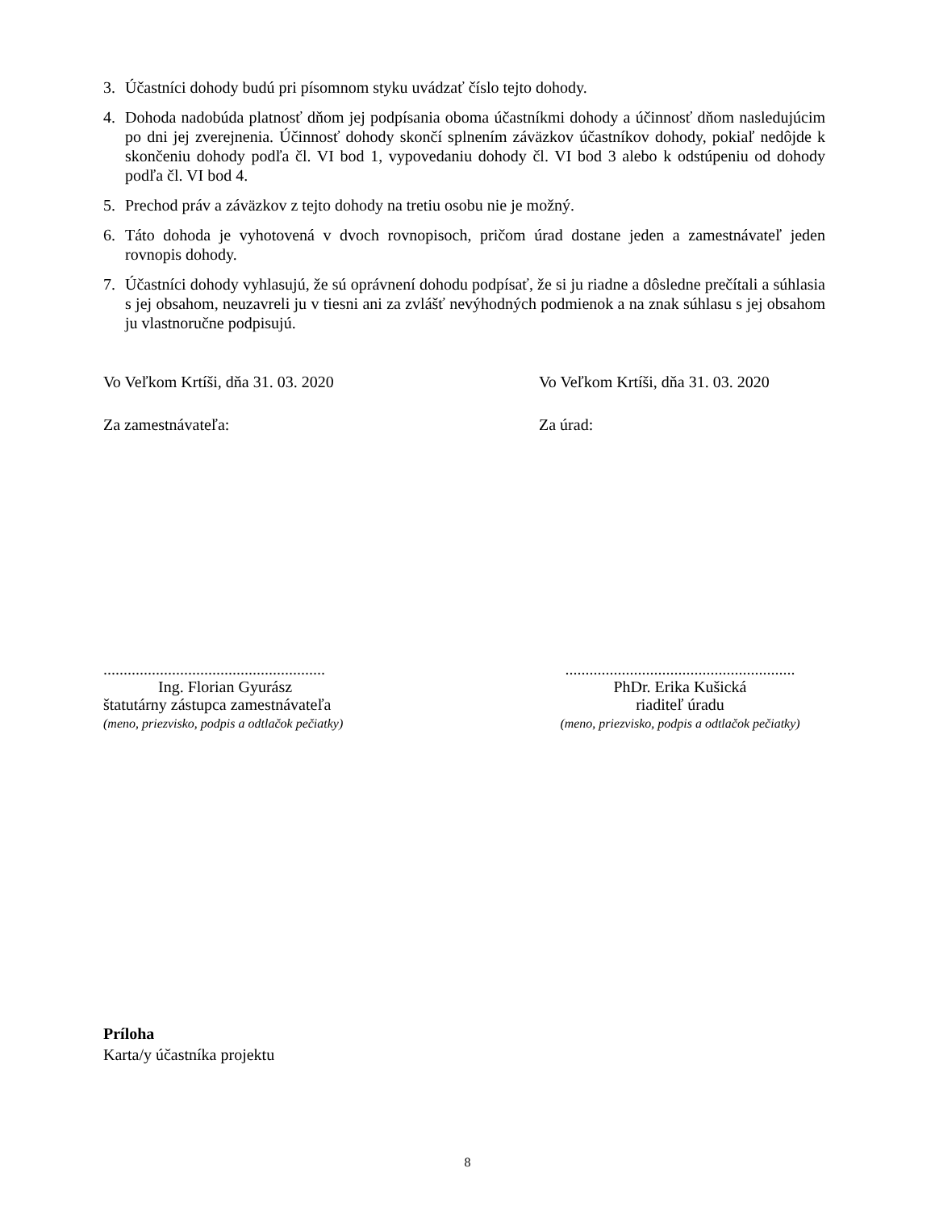3. Účastníci dohody budú pri písomnom styku uvádzať číslo tejto dohody.
4. Dohoda nadobúda platnosť dňom jej podpísania oboma účastníkmi dohody a účinnosť dňom nasledujúcim po dni jej zverejnenia. Účinnosť dohody skončí splnením záväzkov účastníkov dohody, pokiaľ nedôjde k skončeniu dohody podľa čl. VI bod 1, vypovedaniu dohody čl. VI bod 3 alebo k odstúpeniu od dohody podľa čl. VI bod 4.
5. Prechod práv a záväzkov z tejto dohody na tretiu osobu nie je možný.
6. Táto dohoda je vyhotovená v dvoch rovnopisoch, pričom úrad dostane jeden a zamestnávateľ jeden rovnopis dohody.
7. Účastníci dohody vyhlasujú, že sú oprávnení dohodu podpísať, že si ju riadne a dôsledne prečítali a súhlasia s jej obsahom, neuzavreli ju v tiesni ani za zvlášť nevýhodných podmienok a na znak súhlasu s jej obsahom ju vlastnoručne podpisujú.
Vo Veľkom Krtíši, dňa 31. 03. 2020 Vo Veľkom Krtíši, dňa 31. 03. 2020
Za zamestnávateľa: Za úrad:
.......................................................
Ing. Florian Gyurász
štatutárny zástupca zamestnávateľa
(meno, priezvisko, podpis a odtlačok pečiatky)
.........................................................
PhDr. Erika Kušická
riaditeľ úradu
(meno, priezvisko, podpis a odtlačok pečiatky)
Príloha
Karta/y účastníka projektu
8